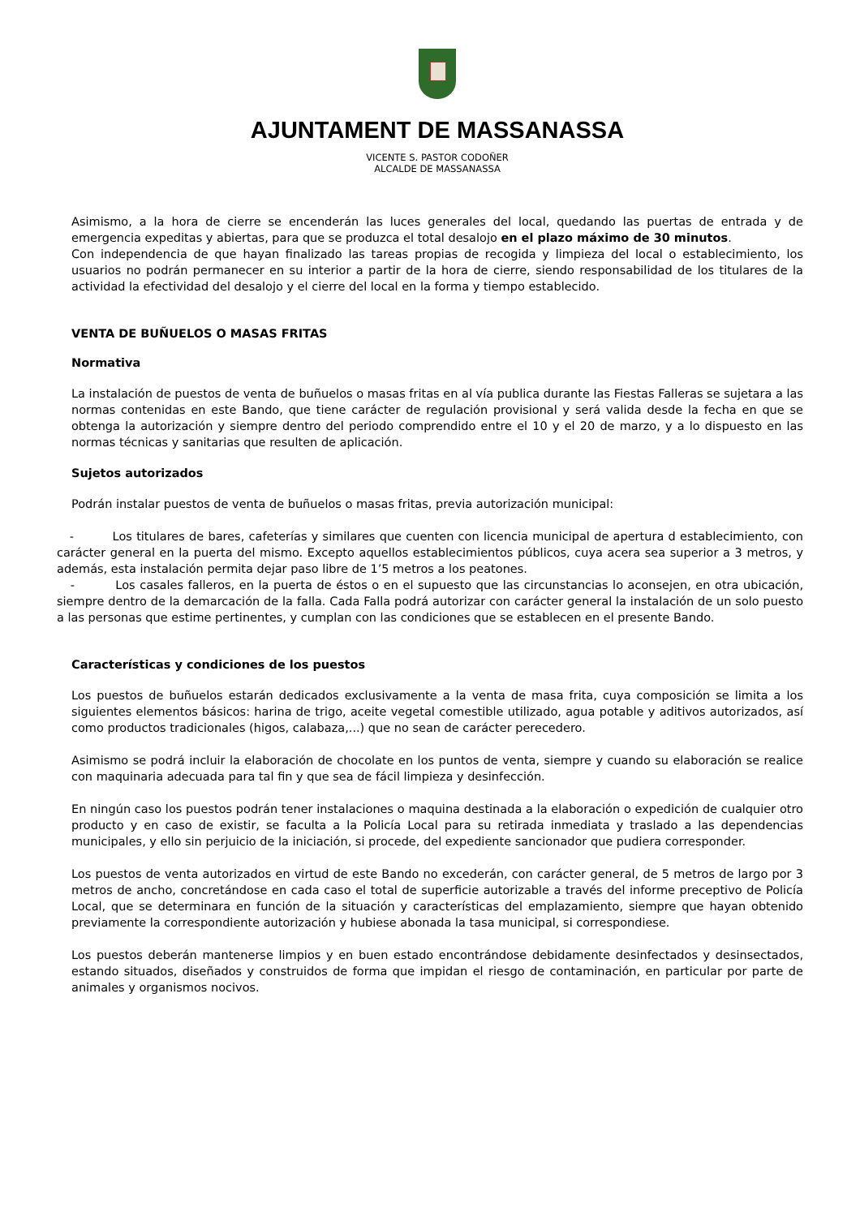AJUNTAMENT DE MASSANASSA
VICENTE S. PASTOR CODOÑER
ALCALDE DE MASSANASSA
Asimismo, a la hora de cierre se encenderán las luces generales del local, quedando las puertas de entrada y de emergencia expeditas y abiertas, para que se produzca el total desalojo en el plazo máximo de 30 minutos.
Con independencia de que hayan finalizado las tareas propias de recogida y limpieza del local o establecimiento, los usuarios no podrán permanecer en su interior a partir de la hora de cierre, siendo responsabilidad de los titulares de la actividad la efectividad del desalojo y el cierre del local en la forma y tiempo establecido.
VENTA DE BUÑUELOS O MASAS FRITAS
Normativa
La instalación de puestos de venta de buñuelos o masas fritas en al vía publica durante las Fiestas Falleras se sujetara a las normas contenidas en este Bando, que tiene carácter de regulación provisional y será valida desde la fecha en que se obtenga la autorización y siempre dentro del periodo comprendido entre el 10 y el 20 de marzo, y a lo dispuesto en las normas técnicas y sanitarias que resulten de aplicación.
Sujetos autorizados
Podrán instalar puestos de venta de buñuelos o masas fritas, previa autorización municipal:
- Los titulares de bares, cafeterías y similares que cuenten con licencia municipal de apertura d establecimiento, con carácter general en la puerta del mismo. Excepto aquellos establecimientos públicos, cuya acera sea superior a 3 metros, y además, esta instalación permita dejar paso libre de 1’5 metros a los peatones.
- Los casales falleros, en la puerta de éstos o en el supuesto que las circunstancias lo aconsejen, en otra ubicación, siempre dentro de la demarcación de la falla. Cada Falla podrá autorizar con carácter general la instalación de un solo puesto a las personas que estime pertinentes, y cumplan con las condiciones que se establecen en el presente Bando.
Características y condiciones de los puestos
Los puestos de buñuelos estarán dedicados exclusivamente a la venta de masa frita, cuya composición se limita a los siguientes elementos básicos: harina de trigo, aceite vegetal comestible utilizado, agua potable y aditivos autorizados, así como productos tradicionales (higos, calabaza,...) que no sean de carácter perecedero.
Asimismo se podrá incluir la elaboración de chocolate en los puntos de venta, siempre y cuando su elaboración se realice con maquinaria adecuada para tal fin y que sea de fácil limpieza y desinfección.
En ningún caso los puestos podrán tener instalaciones o maquina destinada a la elaboración o expedición de cualquier otro producto y en caso de existir, se faculta a la Policía Local para su retirada inmediata y traslado a las dependencias municipales, y ello sin perjuicio de la iniciación, si procede, del expediente sancionador que pudiera corresponder.
Los puestos de venta autorizados en virtud de este Bando no excederán, con carácter general, de 5 metros de largo por 3 metros de ancho, concretándose en cada caso el total de superficie autorizable a través del informe preceptivo de Policía Local, que se determinara en función de la situación y características del emplazamiento, siempre que hayan obtenido previamente la correspondiente autorización y hubiese abonada la tasa municipal, si correspondiese.
Los puestos deberán mantenerse limpios y en buen estado encontrándose debidamente desinfectados y desinsectados, estando situados, diseñados y construidos de forma que impidan el riesgo de contaminación, en particular por parte de animales y organismos nocivos.